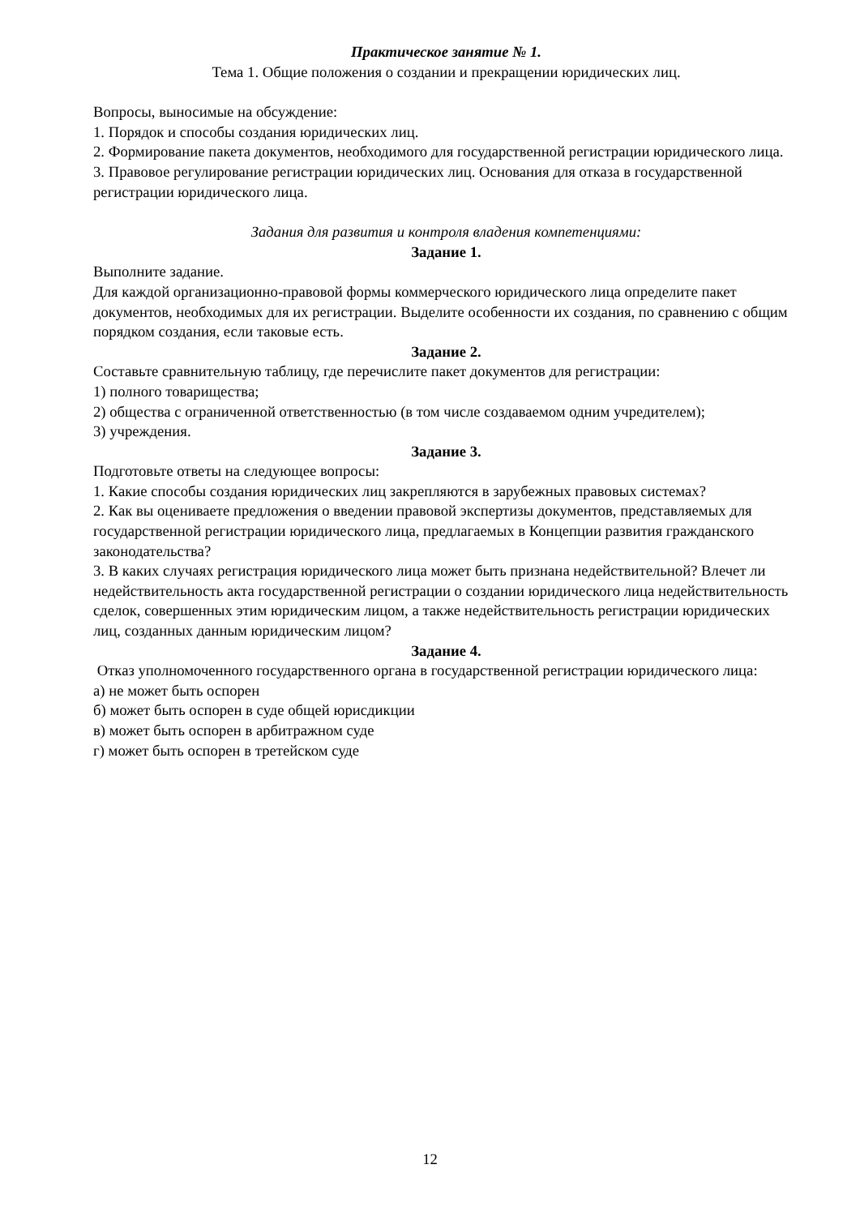Практическое занятие № 1.
Тема 1. Общие положения о создании и прекращении юридических лиц.
Вопросы, выносимые на обсуждение:
1. Порядок и способы создания юридических лиц.
2. Формирование пакета документов, необходимого для государственной регистрации юридического лица.
3. Правовое регулирование регистрации юридических лиц. Основания для отказа в государственной регистрации юридического лица.
Задания для развития и контроля владения компетенциями:
Задание 1.
Выполните задание.
Для каждой организационно-правовой формы коммерческого юридического лица определите пакет документов, необходимых для их регистрации. Выделите особенности их создания, по сравнению с общим порядком создания, если таковые есть.
Задание 2.
Составьте сравнительную таблицу, где перечислите пакет документов для регистрации:
1) полного товарищества;
2) общества с ограниченной ответственностью (в том числе создаваемом одним учредителем);
3) учреждения.
Задание 3.
Подготовьте ответы на следующее вопросы:
1. Какие способы создания юридических лиц закрепляются в зарубежных правовых системах?
2. Как вы оцениваете предложения о введении правовой экспертизы документов, представляемых для государственной регистрации юридического лица, предлагаемых в Концепции развития гражданского законодательства?
3. В каких случаях регистрация юридического лица может быть признана недействительной? Влечет ли недействительность акта государственной регистрации о создании юридического лица недействительность сделок, совершенных этим юридическим лицом, а также недействительность регистрации юридических лиц, созданных данным юридическим лицом?
Задание 4.
Отказ уполномоченного государственного органа в государственной регистрации юридического лица:
а) не может быть оспорен
б) может быть оспорен в суде общей юрисдикции
в) может быть оспорен в арбитражном суде
г) может быть оспорен в третейском суде
12